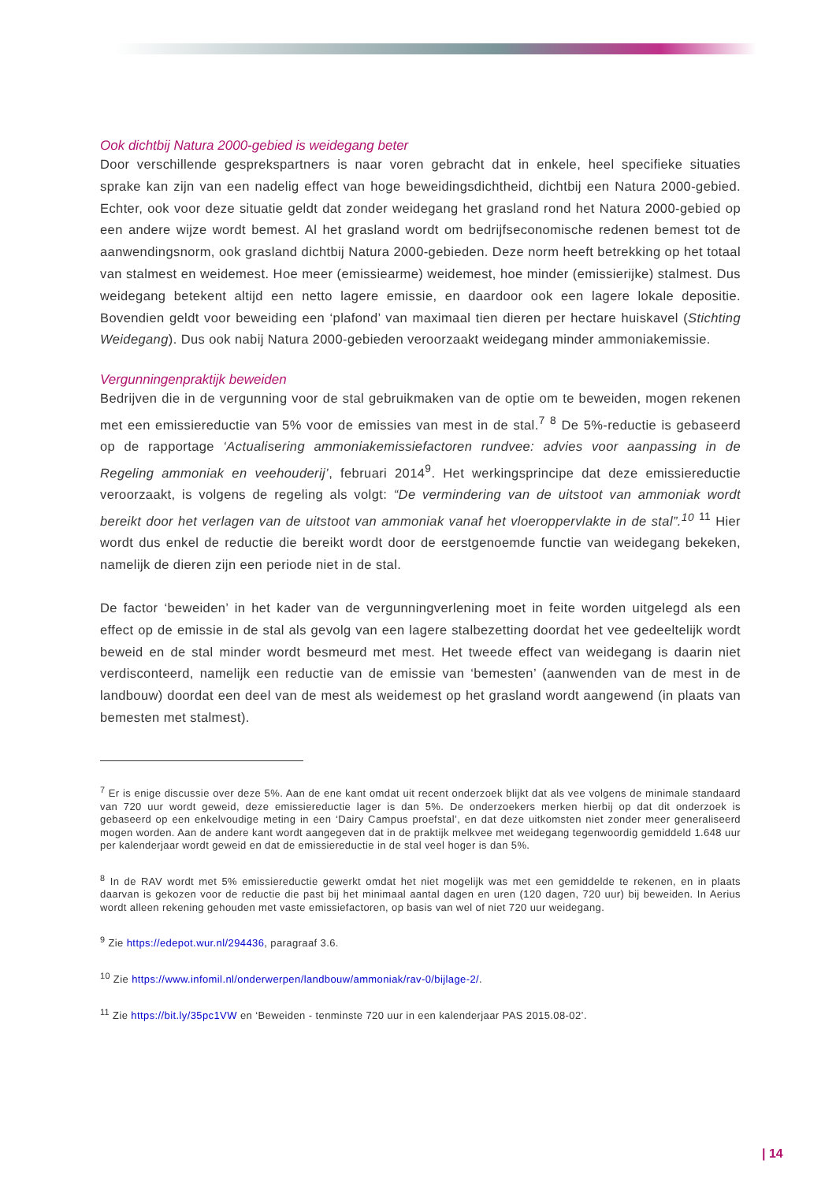Ook dichtbij Natura 2000-gebied is weidegang beter
Door verschillende gesprekspartners is naar voren gebracht dat in enkele, heel specifieke situaties sprake kan zijn van een nadelig effect van hoge beweidingsdichtheid, dichtbij een Natura 2000-gebied. Echter, ook voor deze situatie geldt dat zonder weidegang het grasland rond het Natura 2000-gebied op een andere wijze wordt bemest. Al het grasland wordt om bedrijfseconomische redenen bemest tot de aanwendingsnorm, ook grasland dichtbij Natura 2000-gebieden. Deze norm heeft betrekking op het totaal van stalmest en weidemest. Hoe meer (emissiearme) weidemest, hoe minder (emissierijke) stalmest. Dus weidegang betekent altijd een netto lagere emissie, en daardoor ook een lagere lokale depositie. Bovendien geldt voor beweiding een ‘plafond’ van maximaal tien dieren per hectare huiskavel (Stichting Weidegang). Dus ook nabij Natura 2000-gebieden veroorzaakt weidegang minder ammoniakemissie.
Vergunningenpraktijk beweiden
Bedrijven die in de vergunning voor de stal gebruikmaken van de optie om te beweiden, mogen rekenen met een emissiereductie van 5% voor de emissies van mest in de stal.<sup>7</sup> <sup>8</sup> De 5%-reductie is gebaseerd op de rapportage ‘Actualisering ammoniakemissiefactoren rundvee: advies voor aanpassing in de Regeling ammoniak en veehouderij’, februari 2014<sup>9</sup>. Het werkingsprincipe dat deze emissiereductie veroorzaakt, is volgens de regeling als volgt: “De vermindering van de uitstoot van ammoniak wordt bereikt door het verlagen van de uitstoot van ammoniak vanaf het vloeroppervlakte in de stal”.<sup>10</sup> <sup>11</sup> Hier wordt dus enkel de reductie die bereikt wordt door de eerstgenoemde functie van weidegang bekeken, namelijk de dieren zijn een periode niet in de stal.
De factor ‘beweiden’ in het kader van de vergunningverlening moet in feite worden uitgelegd als een effect op de emissie in de stal als gevolg van een lagere stalbezetting doordat het vee gedeeltelijk wordt beweid en de stal minder wordt besmeurd met mest. Het tweede effect van weidegang is daarin niet verdisconteerd, namelijk een reductie van de emissie van ‘bemesten’ (aanwenden van de mest in de landbouw) doordat een deel van de mest als weidemest op het grasland wordt aangewend (in plaats van bemesten met stalmest).
<sup>7</sup> Er is enige discussie over deze 5%. Aan de ene kant omdat uit recent onderzoek blijkt dat als vee volgens de minimale standaard van 720 uur wordt geweid, deze emissiereductie lager is dan 5%. De onderzoekers merken hierbij op dat dit onderzoek is gebaseerd op een enkelvoudige meting in een ‘Dairy Campus proefstal’, en dat deze uitkomsten niet zonder meer generaliseerd mogen worden. Aan de andere kant wordt aangegeven dat in de praktijk melkvee met weidegang tegenwoordig gemiddeld 1.648 uur per kalenderjaar wordt geweid en dat de emissiereductie in de stal veel hoger is dan 5%.
<sup>8</sup> In de RAV wordt met 5% emissiereductie gewerkt omdat het niet mogelijk was met een gemiddelde te rekenen, en in plaats daarvan is gekozen voor de reductie die past bij het minimaal aantal dagen en uren (120 dagen, 720 uur) bij beweiden. In Aerius wordt alleen rekening gehouden met vaste emissiefactoren, op basis van wel of niet 720 uur weidegang.
<sup>9</sup> Zie https://edepot.wur.nl/294436, paragraaf 3.6.
<sup>10</sup> Zie https://www.infomil.nl/onderwerpen/landbouw/ammoniak/rav-0/bijlage-2/.
<sup>11</sup> Zie https://bit.ly/35pc1VW en ‘Beweiden - tenminste 720 uur in een kalenderjaar PAS 2015.08-02’.
| 14